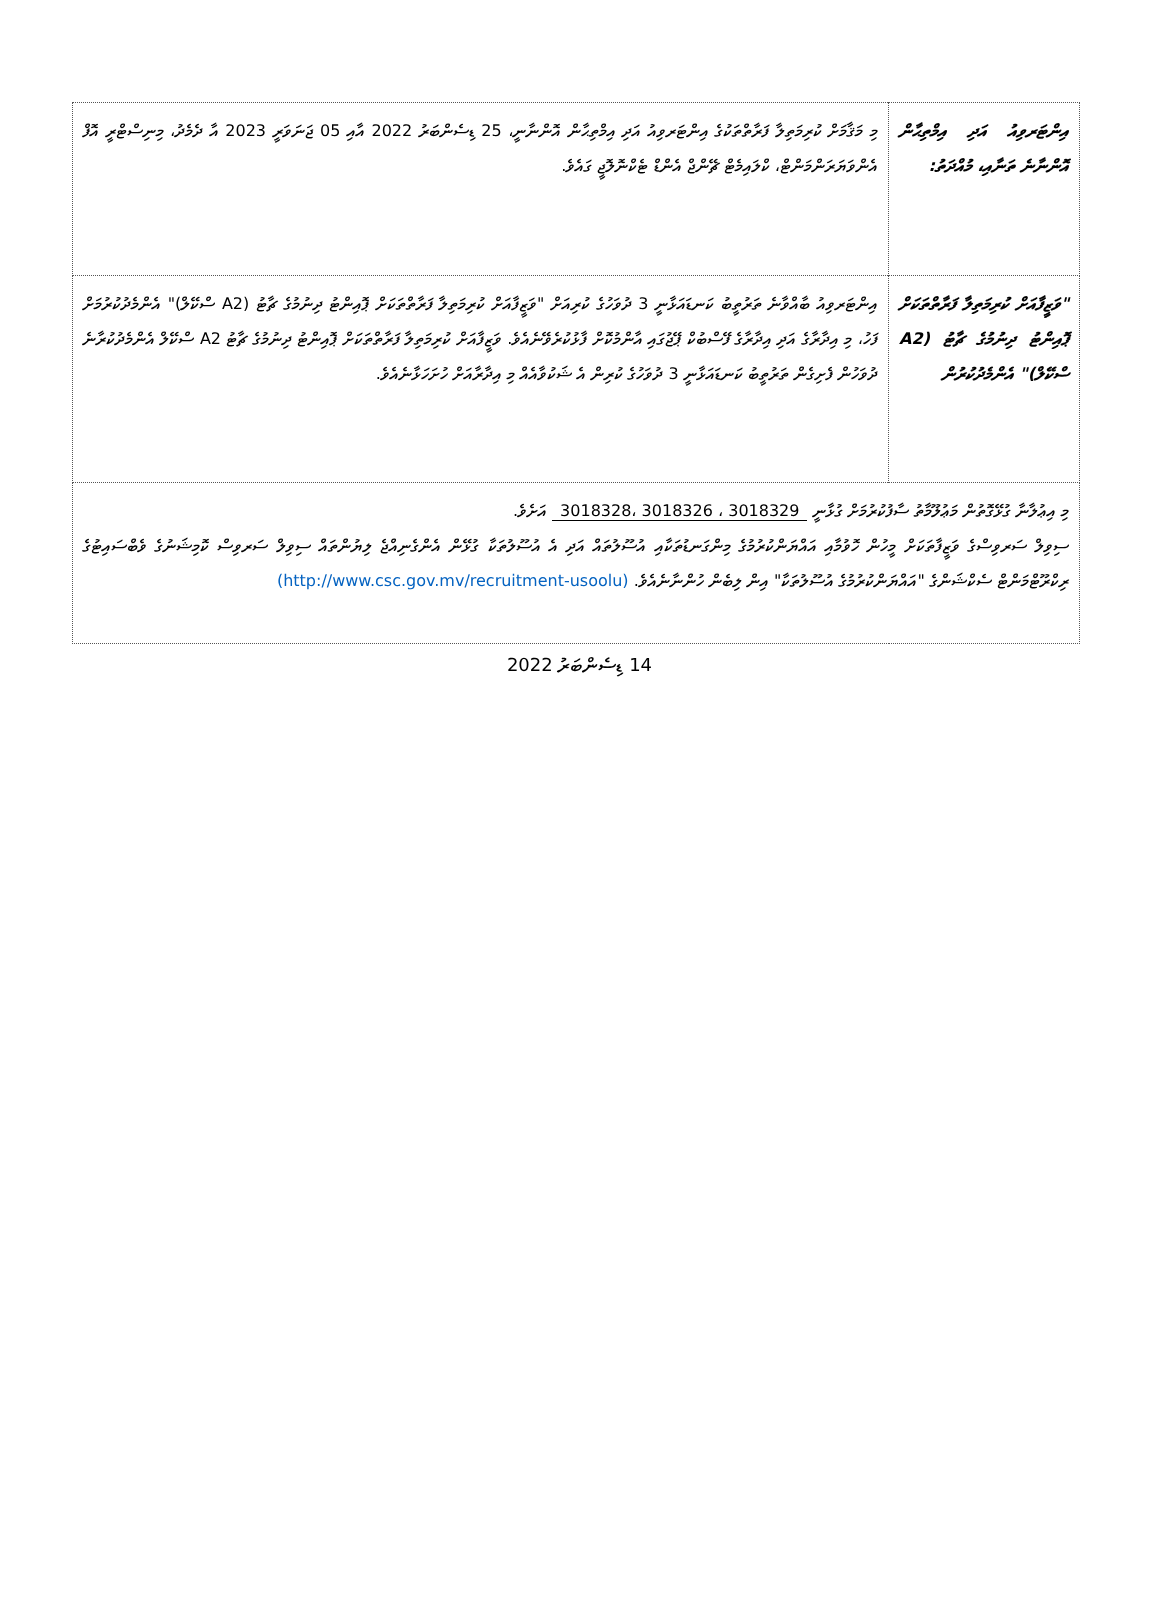| އިންޓަރވިއު އަދި އިމްތިޙާން އޮންނާނެ ތަނާއި، މުއްދަތު: | މި މަޤާމަށް ކުރިމަތިލާ ފަރާތްތަކުގެ އިންޓަރވިއު އަދި އިމްތިޙާން އޮންނާނީ، 25 ޑިސެންބަރު 2022 އާއި 05 ޖަނަވަރީ 2023 އާ ދެމެދު، މިނިސްޓްރީ އޮފް އެންވަޔަރަންމަންޓް، ކްލައިމެޓް ޗޭންޖް އެންޑް ޓެކްނޮލޮޖީ ގައެވެ. |
| "ވަޒީފާއަށް ކުރިމަތިލާ ފަރާތްތަކަށް ޕޮއިންޓު ދިނުމުގެ ޗާޓު (A2 ސްކޭލް)" އެންމެދުކުރުން | އިންޓަރވިއު ބާއްވާނެ ތަރުތީބު ކަނޑައަޅާނީ 3 ދުވަހުގެ ކުރިއަށް "ވަޒީފާއަށް ކުރިމަތިލާ ފަރާތްތަކަށް ޕޮއިންޓު ދިނުމުގެ ޗާޓު (A2 ސްކޭލް)" އެންމެދުކުރުމަށް ފަހު، މި އިދާރާގެ އަދި އިދާރާގެ ފޭސްބުކް ޕޭޖުގައި އާންމުކޮށް ފާޅުކުރެވޭނެއެވެ. ވަޒީފާއަށް ކުރިމަތިލާ ފަރާތްތަކަށް ޕޮއިންޓު ދިނުމުގެ ޗާޓު A2 ސްކޭލް އެންމެދުކުރާނެ ދުވަހުން ފެށިގެން ތަރުތީބު ކަނޑައަޅާނީ 3 ދުވަހުގެ ކުރިން އެ ޝަކުވާއެއް މި އިދާރާއަށް ހުށަހަޅާނެއެވެ. |
| މި އިޢުލާނާ ގުޅޭގޮތުން މަޢުލޫމާތު ސާފުކުރުމަށް ގުޅާނީ 3018329 ، 3018326 ،3018328 އަށެވެ. ސިވިލް ސަރވިސްގެ ވަޒީފާތަކަށް މީހުން ހޮވުމާއި އައްޔަންކުރުމުގެ މިންގަނޑުތަކާއި އުސޫލުތައް އަދި އެ އުސޫލުތަކާ ގުޅޭން އެންގެނިއްޖެ ލިޔުންތައް ސިވިލް ސަރވިސް ކޮމިޝަނުގެ ވެބްސައިޓުގެ ރިކްރޫޓްމަންޓް ސެކްޝަންގެ "އައްޔަންކުރުމުގެ އުސޫލުތަކާ" އިން ލިބެން ހުންނާނެއެވެ. (http://www.csc.gov.mv/recruitment-usoolu) | |
14 ޑިސެންބަރު 2022